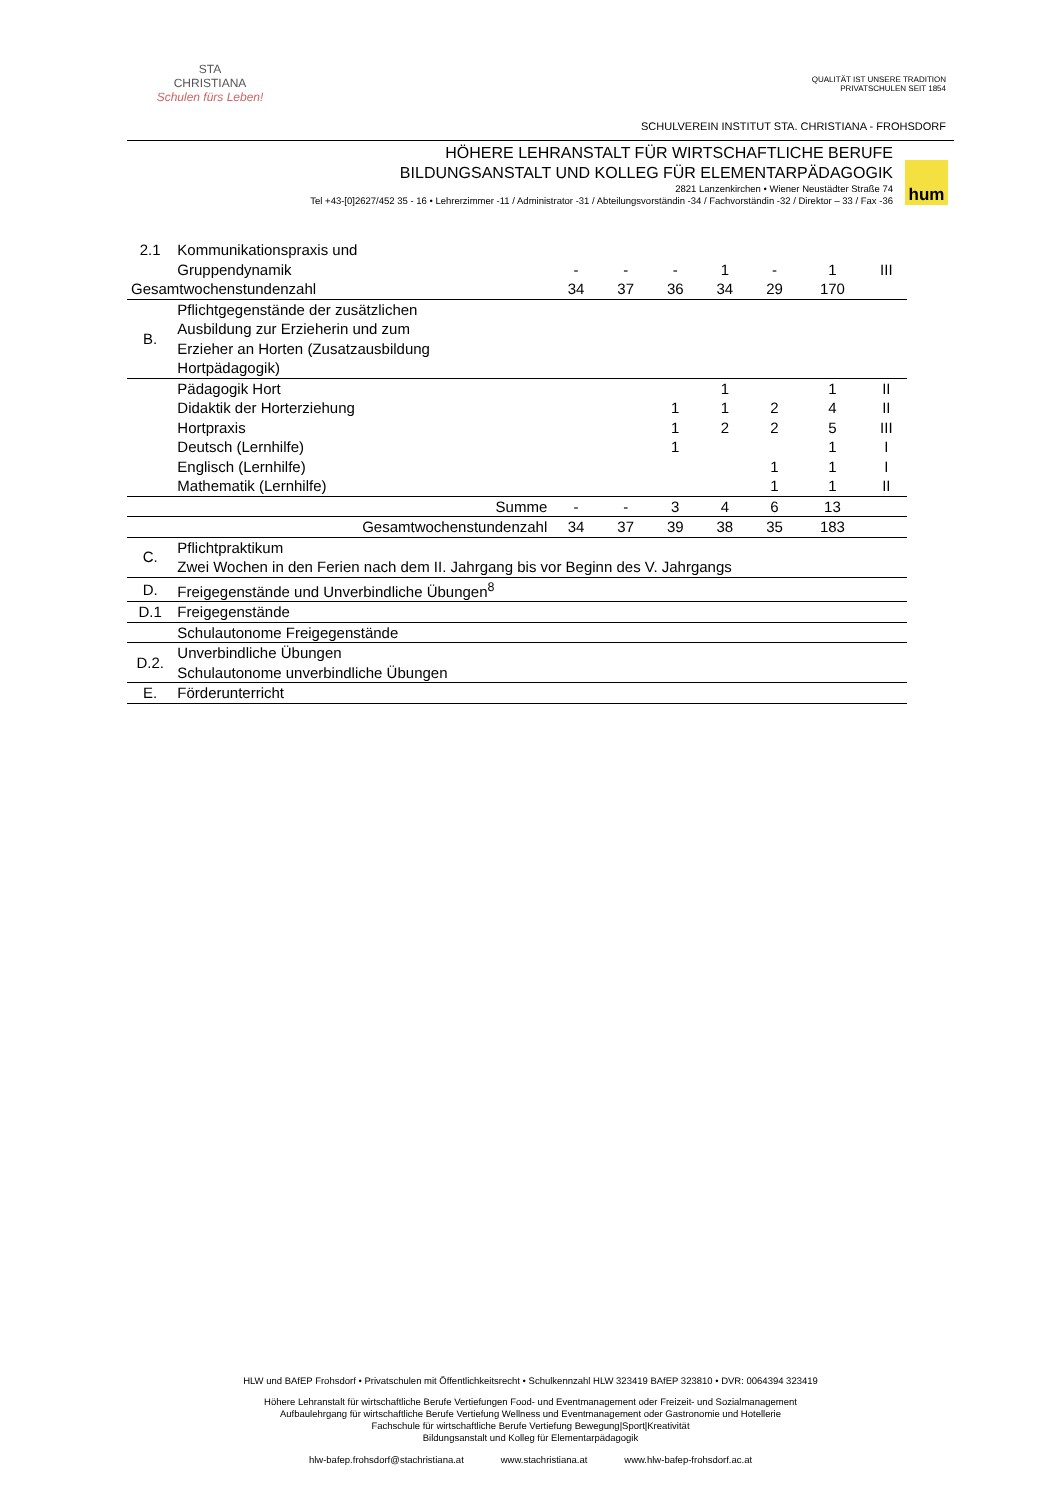STA
CHRISTIANA
Schulen fürs Leben!
QUALITÄT IST UNSERE TRADITION
PRIVATSCHULEN SEIT 1854
SCHULVEREIN INSTITUT STA. CHRISTIANA - FROHSDORF
HÖHERE LEHRANSTALT FÜR WIRTSCHAFTLICHE BERUFE
BILDUNGSANSTALT UND KOLLEG FÜR ELEMENTARPÄDAGOGIK
2821 Lanzenkirchen • Wiener Neustädter Straße 74
Tel +43-[0]2627/452 35 - 16 • Lehrerzimmer -11 / Administrator -31 / Abteilungsvorständin -34 / Fachvorständin -32 / Direktor – 33 / Fax -36
hum
| 2.1 | Kommunikationspraxis und | | | | | | | |
| | Gruppendynamik | - | - | - | 1 | - | 1 | III |
| Gesamtwochenstundenzahl | | 34 | 37 | 36 | 34 | 29 | 170 | |
| B. | Pflichtgegenstände der zusätzlichen Ausbildung zur Erzieherin und zum Erzieher an Horten (Zusatzausbildung Hortpädagogik) | | | | | | | |
| | Pädagogik Hort | | | | 1 | | 1 | II |
| | Didaktik der Horterziehung | | | 1 | 1 | 2 | 4 | II |
| | Hortpraxis | | | 1 | 2 | 2 | 5 | III |
| | Deutsch (Lernhilfe) | | | 1 | | | 1 | I |
| | Englisch (Lernhilfe) | | | | | 1 | 1 | I |
| | Mathematik (Lernhilfe) | | | | | 1 | 1 | II |
| Summe | | - | - | 3 | 4 | 6 | 13 | |
| Gesamtwochenstundenzahl | | 34 | 37 | 39 | 38 | 35 | 183 | |
| C. | Pflichtpraktikum Zwei Wochen in den Ferien nach dem II. Jahrgang bis vor Beginn des V. Jahrgangs | | | | | | | |
| D. | Freigegenstände und Unverbindliche Übungen<sup>8</sup> | | | | | | | |
| D.1 | Freigegenstände | | | | | | | |
| | Schulautonome Freigegenstände | | | | | | | |
| D.2. | Unverbindliche Übungen Schulautonome unverbindliche Übungen | | | | | | | |
| E. | Förderunterricht | | | | | | | |
HLW und BAfEP Frohsdorf • Privatschulen mit Öffentlichkeitsrecht • Schulkennzahl HLW 323419 BAfEP 323810 • DVR: 0064394 323419
Höhere Lehranstalt für wirtschaftliche Berufe Vertiefungen Food- und Eventmanagement oder Freizeit- und Sozialmanagement
Aufbaulehrgang für wirtschaftliche Berufe Vertiefung Wellness und Eventmanagement oder Gastronomie und Hotellerie
Fachschule für wirtschaftliche Berufe Vertiefung Bewegung|Sport|Kreativität
Bildungsanstalt und Kolleg für Elementarpädagogik
hlw-bafep.frohsdorf@stachristiana.at www.stachristiana.at www.hlw-bafep-frohsdorf.ac.at